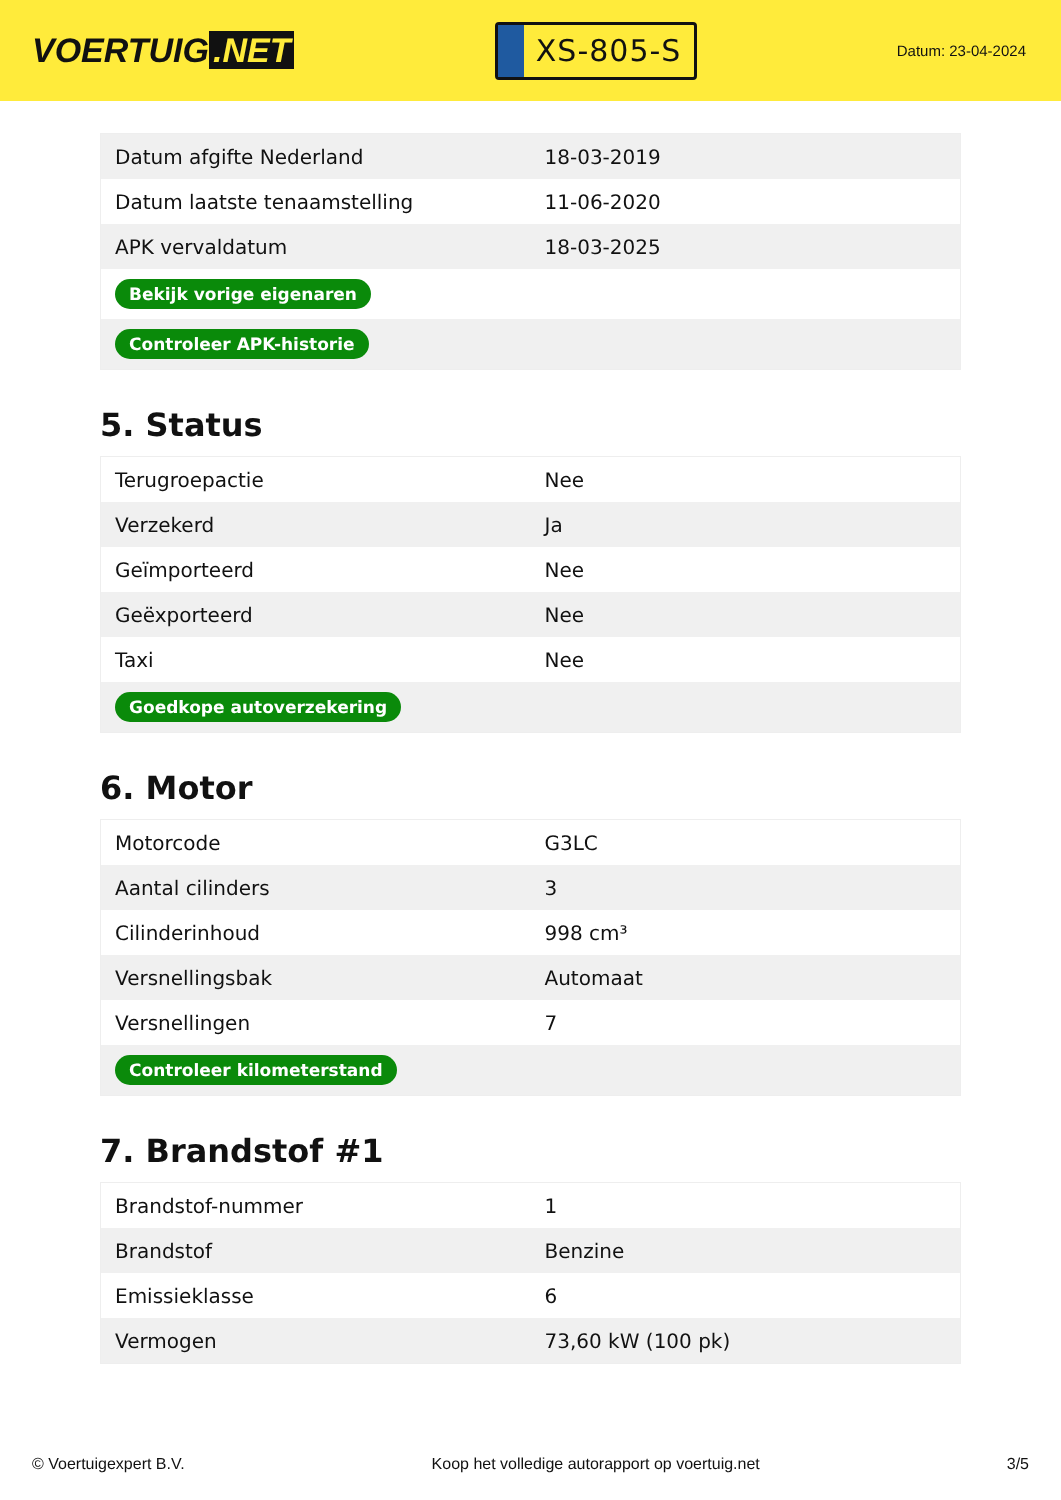VOERTUIG.NET
XS-805-S
Datum: 23-04-2024
| Datum afgifte Nederland | 18-03-2019 |
| Datum laatste tenaamstelling | 11-06-2020 |
| APK vervaldatum | 18-03-2025 |
| Bekijk vorige eigenaren | |
| Controleer APK-historie | |
5. Status
| Terugroepactie | Nee |
| Verzekerd | Ja |
| Geïmporteerd | Nee |
| Geëxporteerd | Nee |
| Taxi | Nee |
| Goedkope autoverzekering | |
6. Motor
| Motorcode | G3LC |
| Aantal cilinders | 3 |
| Cilinderinhoud | 998 cm³ |
| Versnellingsbak | Automaat |
| Versnellingen | 7 |
| Controleer kilometerstand | |
7. Brandstof #1
| Brandstof-nummer | 1 |
| Brandstof | Benzine |
| Emissieklasse | 6 |
| Vermogen | 73,60 kW (100 pk) |
© Voertuigexpert B.V. Koop het volledige autorapport op voertuig.net 3/5